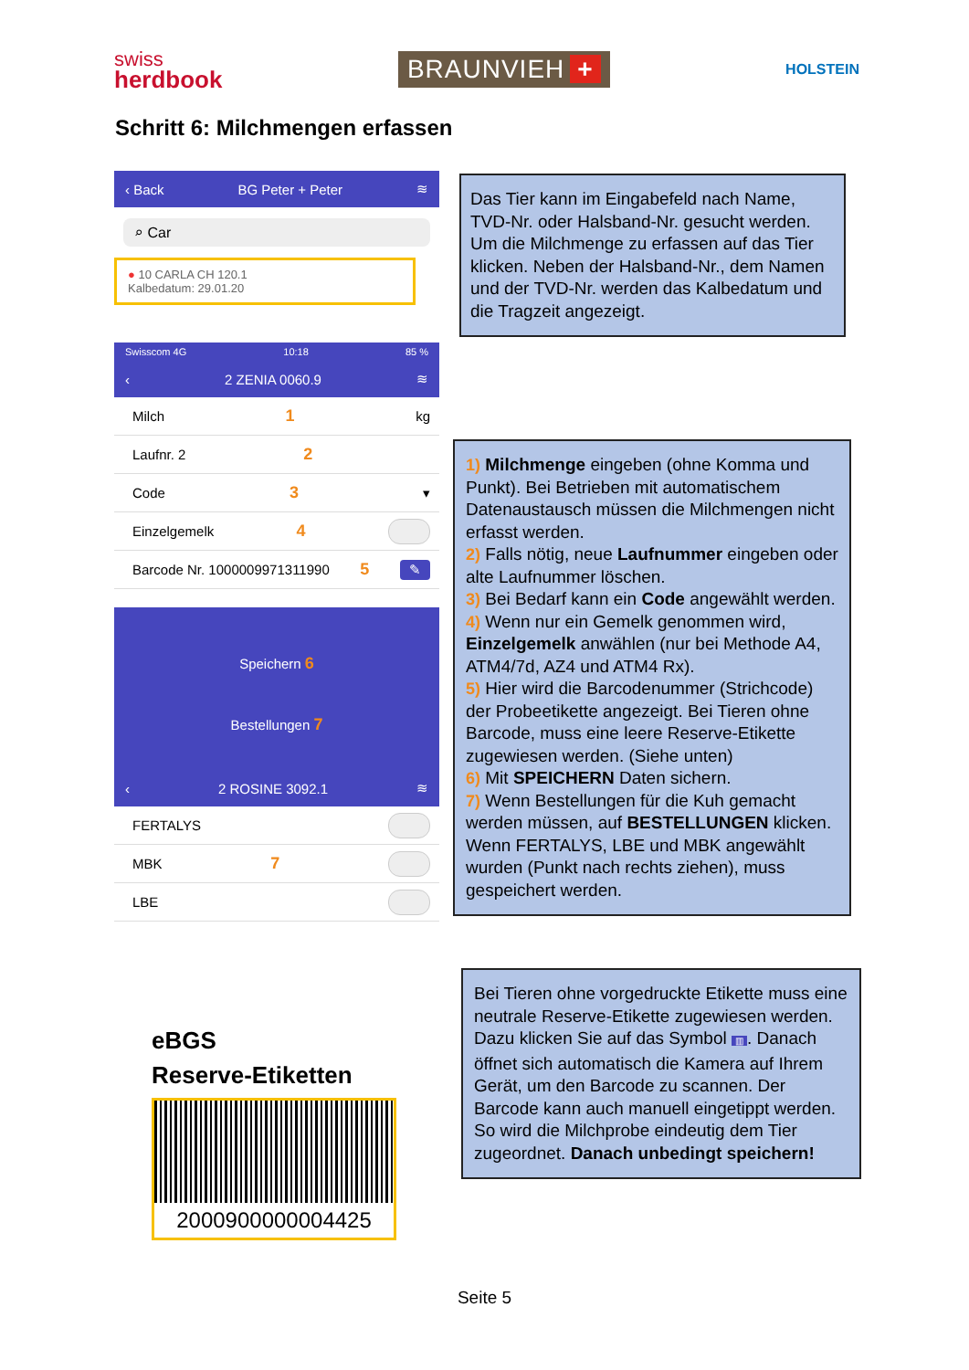swiss
herdbook
BRAUNVIEH +
HOLSTEIN
Schritt 6: Milchmengen erfassen
‹ Back BG Peter + Peter ≋
⌕ Car
● 10 CARLA CH 120.1
Kalbedatum: 29.01.20
Swisscom 4G 10:18 85 %
‹ 2 ZENIA 0060.9 ≋
Milch 1 kg
Laufnr. 2 2
Code 3 ▾
Einzelgemelk 4
Barcode Nr. 1000009971311990 5 ✎
Speichern 6
Bestellungen 7
‹ 2 ROSINE 3092.1 ≋
FERTALYS
MBK 7
LBE
eBGS
Reserve-Etiketten
2000900000004425
Das Tier kann im Eingabefeld nach Name, TVD-Nr. oder Halsband-Nr. gesucht werden. Um die Milchmenge zu erfassen auf das Tier klicken. Neben der Halsband-Nr., dem Namen und der TVD-Nr. werden das Kalbedatum und die Tragzeit angezeigt.
1) Milchmenge eingeben (ohne Komma und Punkt). Bei Betrieben mit automatischem Datenaustausch müssen die Milchmengen nicht erfasst werden.
2) Falls nötig, neue Laufnummer eingeben oder alte Laufnummer löschen.
3) Bei Bedarf kann ein Code angewählt werden.
4) Wenn nur ein Gemelk genommen wird, Einzelgemelk anwählen (nur bei Methode A4, ATM4/7d, AZ4 und ATM4 Rx).
5) Hier wird die Barcodenummer (Strichcode) der Probeetikette angezeigt. Bei Tieren ohne Barcode, muss eine leere Reserve-Etikette zugewiesen werden. (Siehe unten)
6) Mit SPEICHERN Daten sichern.
7) Wenn Bestellungen für die Kuh gemacht werden müssen, auf BESTELLUNGEN klicken. Wenn FERTALYS, LBE und MBK angewählt wurden (Punkt nach rechts ziehen), muss gespeichert werden.
Bei Tieren ohne vorgedruckte Etikette muss eine neutrale Reserve-Etikette zugewiesen werden. Dazu klicken Sie auf das Symbol ▥. Danach öffnet sich automatisch die Kamera auf Ihrem Gerät, um den Barcode zu scannen. Der Barcode kann auch manuell eingetippt werden.
So wird die Milchprobe eindeutig dem Tier zugeordnet. Danach unbedingt speichern!
Seite 5